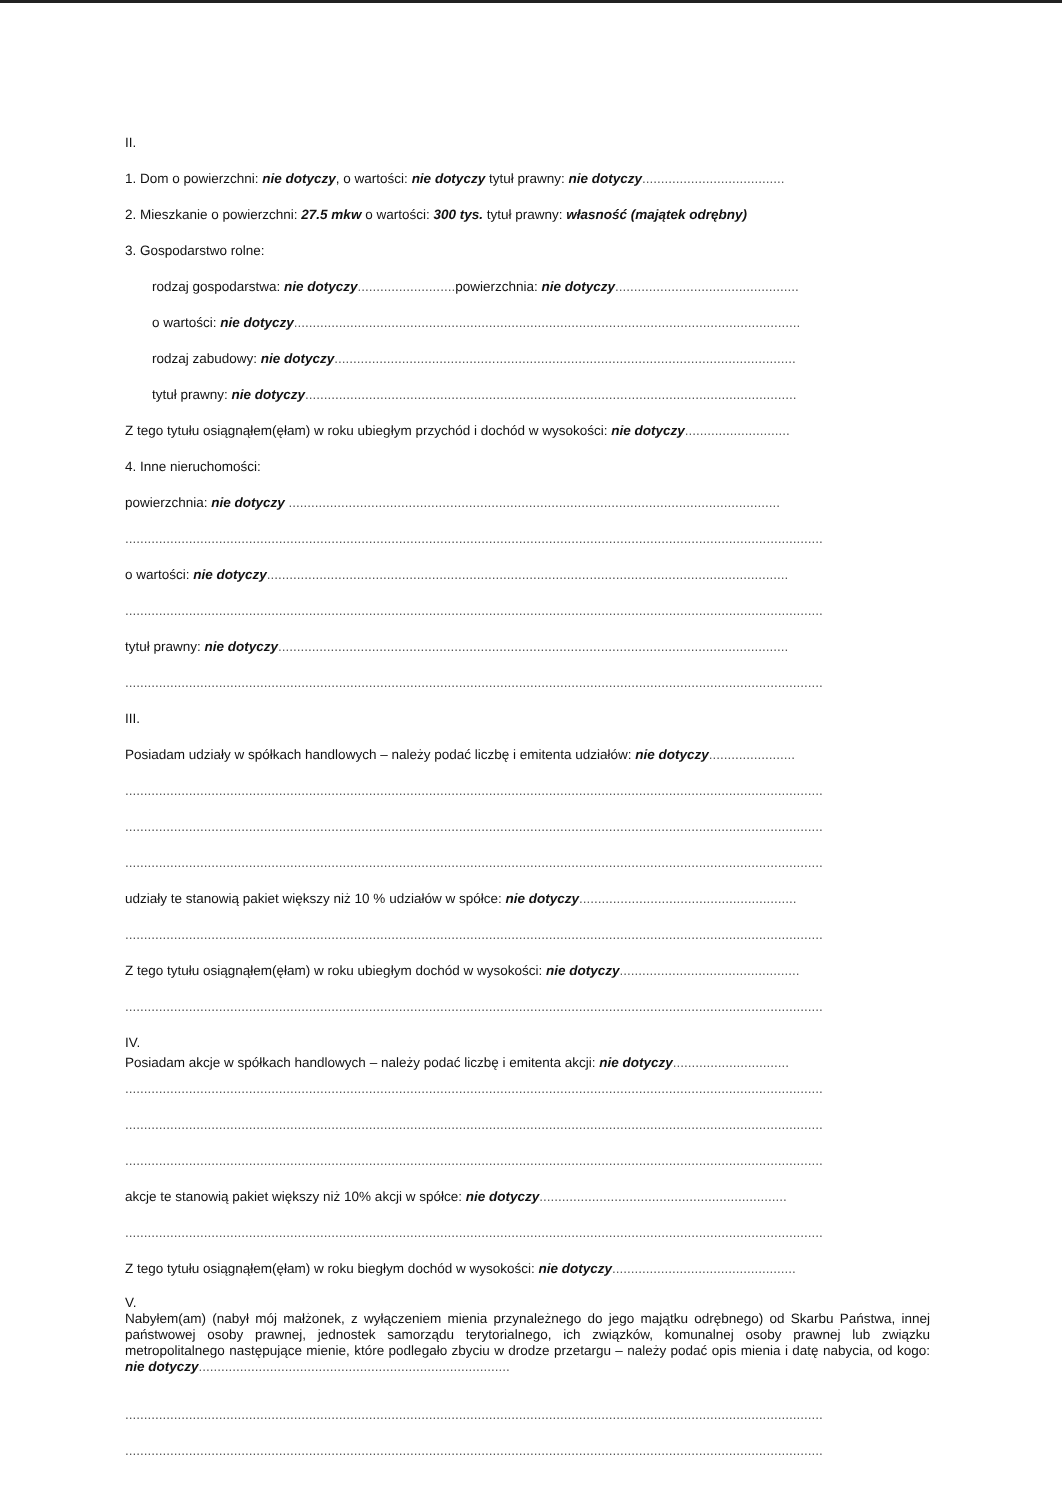II.
1. Dom o powierzchni: nie dotyczy, o wartości: nie dotyczy tytuł prawny: nie dotyczy......................................
2. Mieszkanie o powierzchni: 27.5 mkw o wartości: 300 tys. tytuł prawny: własność (majątek odrębny)
3. Gospodarstwo rolne:
rodzaj gospodarstwa: nie dotyczy.......................... powierzchnia: nie dotyczy.................................................
o wartości: nie dotyczy.......................................................................................................................................
rodzaj zabudowy: nie dotyczy...........................................................................................................................
tytuł prawny: nie dotyczy...................................................................................................................................
Z tego tytułu osiągnąłem(ęłam) w roku ubiegłym przychód i dochód w wysokości: nie dotyczy............................
4. Inne nieruchomości:
powierzchnia: nie dotyczy ...................................................................................................................................
..........................................................................................................................................................................................
o wartości: nie dotyczy...........................................................................................................................................
..........................................................................................................................................................................................
tytuł prawny: nie dotyczy........................................................................................................................................
..........................................................................................................................................................................................
III.
Posiadam udziały w spółkach handlowych – należy podać liczbę i emitenta udziałów: nie dotyczy.......................
..........................................................................................................................................................................................
..........................................................................................................................................................................................
..........................................................................................................................................................................................
udziały te stanowią pakiet większy niż 10 % udziałów w spółce: nie dotyczy..........................................................
..........................................................................................................................................................................................
Z tego tytułu osiągnąłem(ęłam) w roku ubiegłym dochód w wysokości: nie dotyczy................................................
..........................................................................................................................................................................................
IV.
Posiadam akcje w spółkach handlowych – należy podać liczbę i emitenta akcji: nie dotyczy...............................
..........................................................................................................................................................................................
..........................................................................................................................................................................................
..........................................................................................................................................................................................
akcje te stanowią pakiet większy niż 10% akcji w spółce: nie dotyczy..................................................................
..........................................................................................................................................................................................
Z tego tytułu osiągnąłem(ęłam) w roku biegłym dochód w wysokości: nie dotyczy.................................................
V.
Nabyłem(am) (nabył mój małżonek, z wyłączeniem mienia przynależnego do jego majątku odrębnego) od Skarbu Państwa, innej państwowej osoby prawnej, jednostek samorządu terytorialnego, ich związków, komunalnej osoby prawnej lub związku metropolitalnego następujące mienie, które podlegało zbyciu w drodze przetargu – należy podać opis mienia i datę nabycia, od kogo: nie dotyczy...................................................................................
..........................................................................................................................................................................................
..........................................................................................................................................................................................